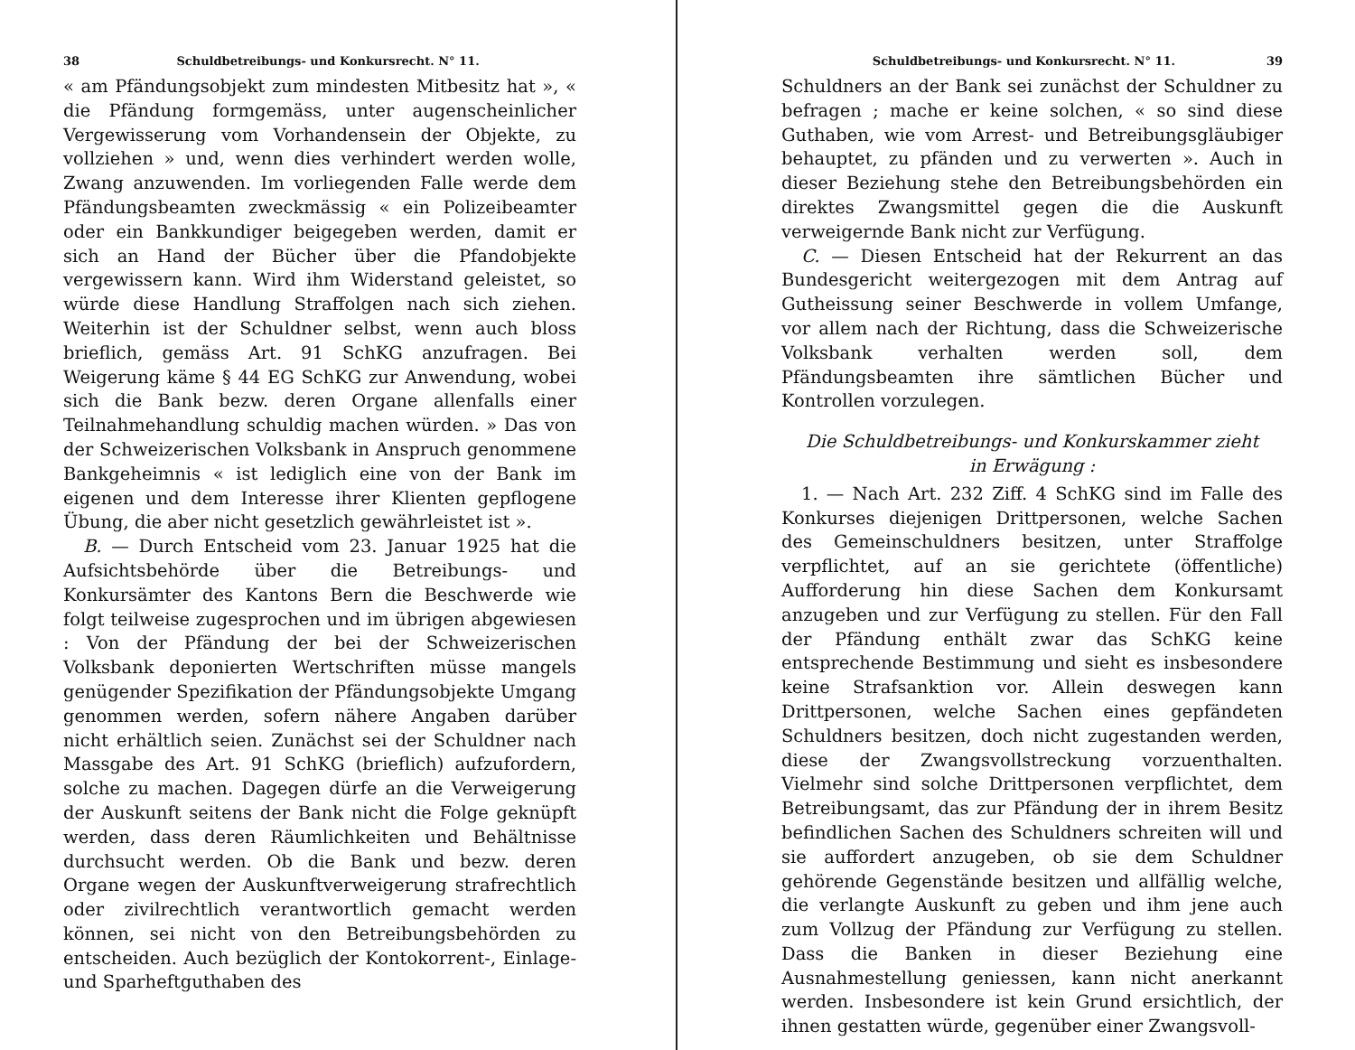38 Schuldbetreibungs- und Konkursrecht. N° 11.
« am Pfändungsobjekt zum mindesten Mitbesitz hat », « die Pfändung formgemäss, unter augenscheinlicher Vergewisserung vom Vorhandensein der Objekte, zu vollziehen » und, wenn dies verhindert werden wolle, Zwang anzuwenden. Im vorliegenden Falle werde dem Pfändungsbeamten zweckmässig « ein Polizeibeamter oder ein Bankkundiger beigegeben werden, damit er sich an Hand der Bücher über die Pfandobjekte vergewissern kann. Wird ihm Widerstand geleistet, so würde diese Handlung Straffolgen nach sich ziehen. Weiterhin ist der Schuldner selbst, wenn auch bloss brieflich, gemäss Art. 91 SchKG anzufragen. Bei Weigerung käme § 44 EG SchKG zur Anwendung, wobei sich die Bank bezw. deren Organe allenfalls einer Teilnahmehandlung schuldig machen würden. » Das von der Schweizerischen Volksbank in Anspruch genommene Bankgeheimnis « ist lediglich eine von der Bank im eigenen und dem Interesse ihrer Klienten gepflogene Übung, die aber nicht gesetzlich gewährleistet ist ».
B. — Durch Entscheid vom 23. Januar 1925 hat die Aufsichtsbehörde über die Betreibungs- und Konkursämter des Kantons Bern die Beschwerde wie folgt teilweise zugesprochen und im übrigen abgewiesen : Von der Pfändung der bei der Schweizerischen Volksbank deponierten Wertschriften müsse mangels genügender Spezifikation der Pfändungsobjekte Umgang genommen werden, sofern nähere Angaben darüber nicht erhältlich seien. Zunächst sei der Schuldner nach Massgabe des Art. 91 SchKG (brieflich) aufzufordern, solche zu machen. Dagegen dürfe an die Verweigerung der Auskunft seitens der Bank nicht die Folge geknüpft werden, dass deren Räumlichkeiten und Behältnisse durchsucht werden. Ob die Bank und bezw. deren Organe wegen der Auskunftverweigerung strafrechtlich oder zivilrechtlich verantwortlich gemacht werden können, sei nicht von den Betreibungsbehörden zu entscheiden. Auch bezüglich der Kontokorrent-, Einlage- und Sparheftguthaben des
Schuldbetreibungs- und Konkursrecht. N° 11. 39
Schuldners an der Bank sei zunächst der Schuldner zu befragen ; mache er keine solchen, « so sind diese Guthaben, wie vom Arrest- und Betreibungsgläubiger behauptet, zu pfänden und zu verwerten ». Auch in dieser Beziehung stehe den Betreibungsbehörden ein direktes Zwangsmittel gegen die die Auskunft verweigernde Bank nicht zur Verfügung.
C. — Diesen Entscheid hat der Rekurrent an das Bundesgericht weitergezogen mit dem Antrag auf Gutheissung seiner Beschwerde in vollem Umfange, vor allem nach der Richtung, dass die Schweizerische Volksbank verhalten werden soll, dem Pfändungsbeamten ihre sämtlichen Bücher und Kontrollen vorzulegen.
Die Schuldbetreibungs- und Konkurskammer zieht
in Erwägung :
1. — Nach Art. 232 Ziff. 4 SchKG sind im Falle des Konkurses diejenigen Drittpersonen, welche Sachen des Gemeinschuldners besitzen, unter Straffolge verpflichtet, auf an sie gerichtete (öffentliche) Aufforderung hin diese Sachen dem Konkursamt anzugeben und zur Verfügung zu stellen. Für den Fall der Pfändung enthält zwar das SchKG keine entsprechende Bestimmung und sieht es insbesondere keine Strafsanktion vor. Allein deswegen kann Drittpersonen, welche Sachen eines gepfändeten Schuldners besitzen, doch nicht zugestanden werden, diese der Zwangsvollstreckung vorzuenthalten. Vielmehr sind solche Drittpersonen verpflichtet, dem Betreibungsamt, das zur Pfändung der in ihrem Besitz befindlichen Sachen des Schuldners schreiten will und sie auffordert anzugeben, ob sie dem Schuldner gehörende Gegenstände besitzen und allfällig welche, die verlangte Auskunft zu geben und ihm jene auch zum Vollzug der Pfändung zur Verfügung zu stellen. Dass die Banken in dieser Beziehung eine Ausnahmestellung geniessen, kann nicht anerkannt werden. Insbesondere ist kein Grund ersichtlich, der ihnen gestatten würde, gegenüber einer Zwangsvoll-